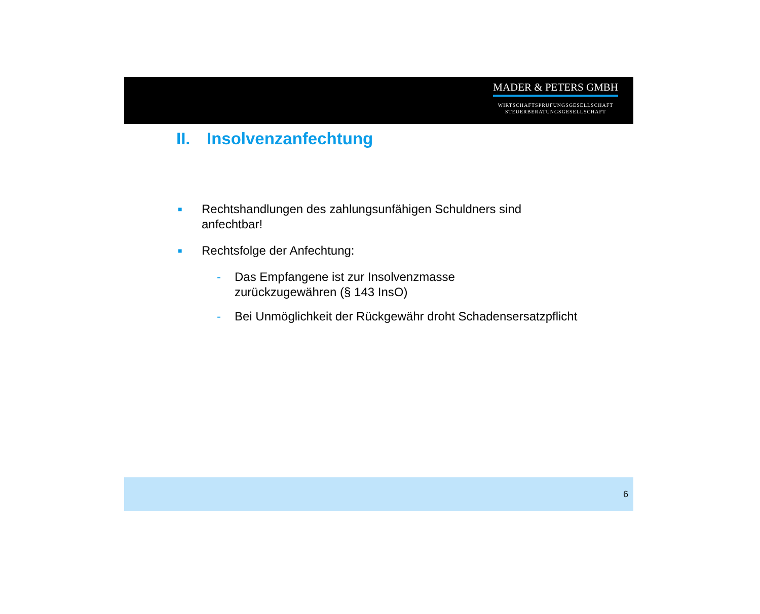MADER & PETERS GMBH
WIRTSCHAFTSPRÜFUNGSGESELLSCHAFT
STEUERBERATUNGSGESELLSCHAFT
II. Insolvenzanfechtung
■
Rechtshandlungen des zahlungsunfähigen Schuldners sind
anfechtbar!
■
Rechtsfolge der Anfechtung:
- Das Empfangene ist zur Insolvenzmasse
zurückzugewähren (§ 143 InsO)
- Bei Unmöglichkeit der Rückgewähr droht Schadensersatzpflicht
6